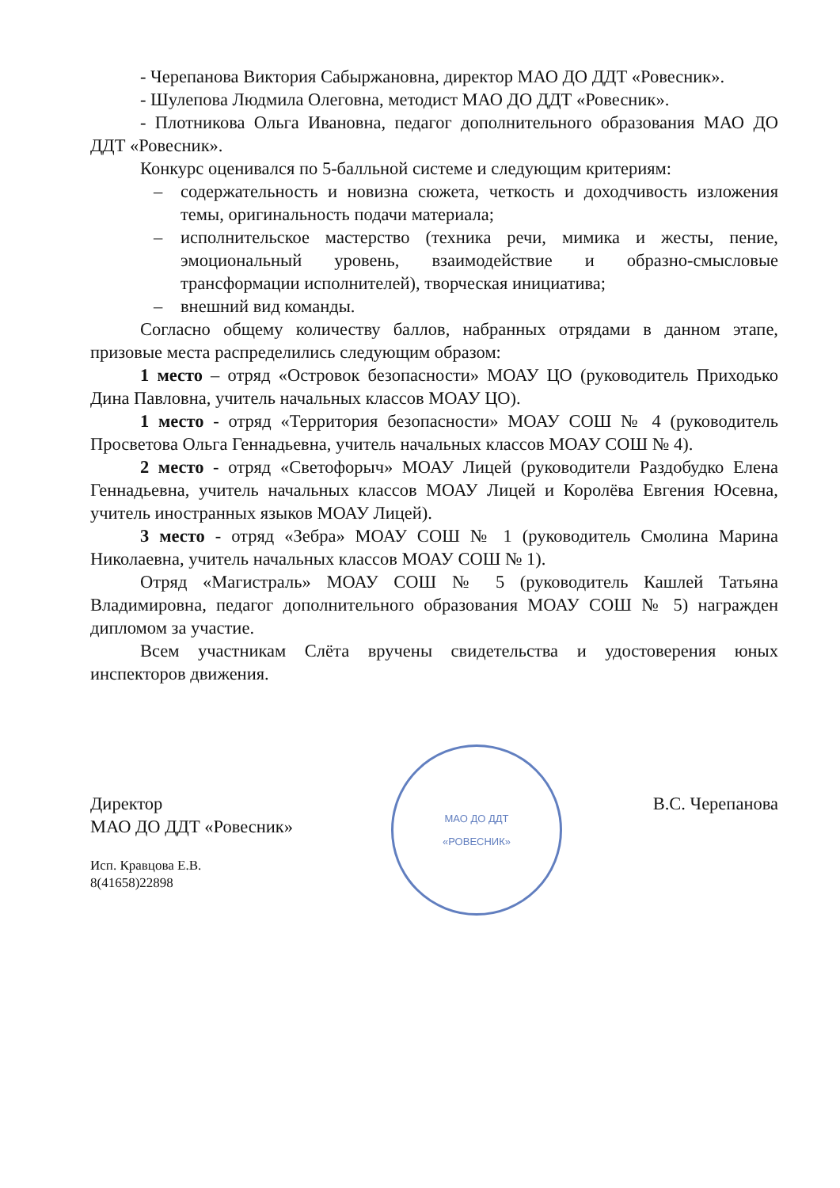- Черепанова Виктория Сабыржановна, директор МАО ДО ДДТ «Ровесник».
- Шулепова Людмила Олеговна, методист МАО ДО ДДТ «Ровесник».
- Плотникова Ольга Ивановна, педагог дополнительного образования МАО ДО ДДТ «Ровесник».
Конкурс оценивался по 5-балльной системе и следующим критериям:
– содержательность и новизна сюжета, четкость и доходчивость изложения темы, оригинальность подачи материала;
– исполнительское мастерство (техника речи, мимика и жесты, пение, эмоциональный уровень, взаимодействие и образно-смысловые трансформации исполнителей), творческая инициатива;
– внешний вид команды.
Согласно общему количеству баллов, набранных отрядами в данном этапе, призовые места распределились следующим образом:
1 место – отряд «Островок безопасности» МОАУ ЦО (руководитель Приходько Дина Павловна, учитель начальных классов МОАУ ЦО).
1 место - отряд «Территория безопасности» МОАУ СОШ № 4 (руководитель Просветова Ольга Геннадьевна, учитель начальных классов МОАУ СОШ № 4).
2 место - отряд «Светофорыч» МОАУ Лицей (руководители Раздобудко Елена Геннадьевна, учитель начальных классов МОАУ Лицей и Королёва Евгения Юсевна, учитель иностранных языков МОАУ Лицей).
3 место - отряд «Зебра» МОАУ СОШ № 1 (руководитель Смолина Марина Николаевна, учитель начальных классов МОАУ СОШ № 1).
Отряд «Магистраль» МОАУ СОШ № 5 (руководитель Кашлей Татьяна Владимировна, педагог дополнительного образования МОАУ СОШ № 5) награжден дипломом за участие.
Всем участникам Слёта вручены свидетельства и удостоверения юных инспекторов движения.
Директор
МАО ДО ДДТ «Ровесник»
Исп. Кравцова Е.В.
8(41658)22898
МАО ДО ДДТ
«РОВЕСНИК»
В.С. Черепанова